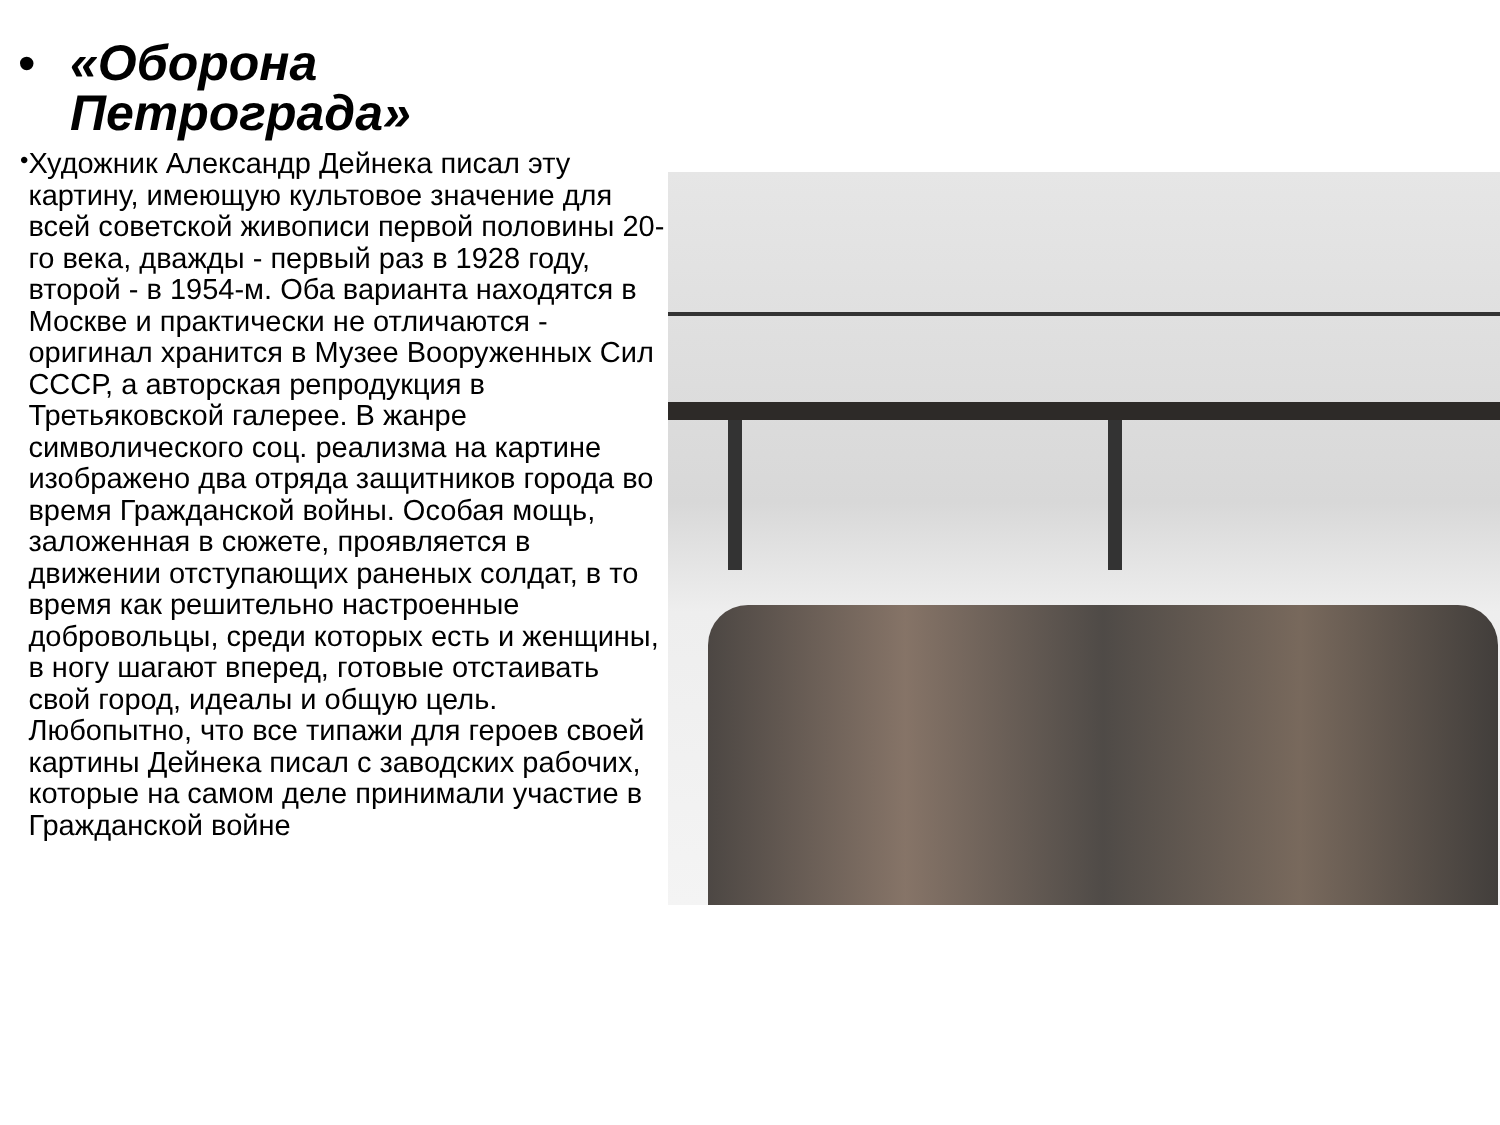• «Оборона
Петрограда»
•
Художник Александр Дейнека писал эту картину, имеющую культовое значение для всей советской живописи первой половины 20-го века, дважды - первый раз в 1928 году, второй - в 1954-м. Оба варианта находятся в Москве и практически не отличаются - оригинал хранится в Музее Вооруженных Сил СССР, а авторская репродукция в Третьяковской галерее. В жанре символического соц. реализма на картине изображено два отряда защитников города во время Гражданской войны. Особая мощь, заложенная в сюжете, проявляется в движении отступающих раненых солдат, в то время как решительно настроенные добровольцы, среди которых есть и женщины, в ногу шагают вперед, готовые отстаивать свой город, идеалы и общую цель. Любопытно, что все типажи для героев своей картины Дейнека писал с заводских рабочих, которые на самом деле принимали участие в Гражданской войне